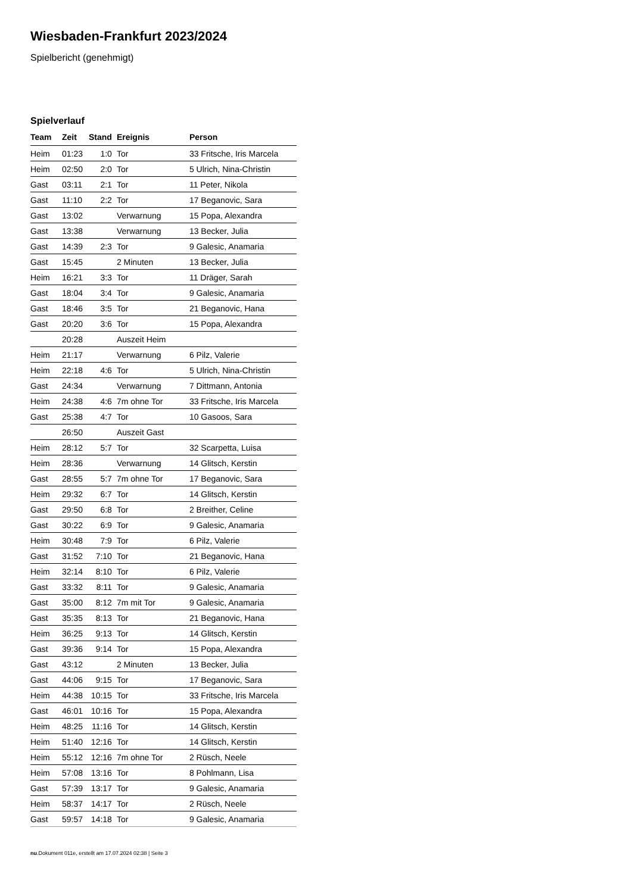Wiesbaden-Frankfurt 2023/2024
Spielbericht (genehmigt)
Spielverlauf
| Team | Zeit | Stand | Ereignis | Person |
| --- | --- | --- | --- | --- |
| Heim | 01:23 | 1:0 | Tor | 33 Fritsche, Iris Marcela |
| Heim | 02:50 | 2:0 | Tor | 5 Ulrich, Nina-Christin |
| Gast | 03:11 | 2:1 | Tor | 11 Peter, Nikola |
| Gast | 11:10 | 2:2 | Tor | 17 Beganovic, Sara |
| Gast | 13:02 | | Verwarnung | 15 Popa, Alexandra |
| Gast | 13:38 | | Verwarnung | 13 Becker, Julia |
| Gast | 14:39 | 2:3 | Tor | 9 Galesic, Anamaria |
| Gast | 15:45 | | 2 Minuten | 13 Becker, Julia |
| Heim | 16:21 | 3:3 | Tor | 11 Dräger, Sarah |
| Gast | 18:04 | 3:4 | Tor | 9 Galesic, Anamaria |
| Gast | 18:46 | 3:5 | Tor | 21 Beganovic, Hana |
| Gast | 20:20 | 3:6 | Tor | 15 Popa, Alexandra |
| | 20:28 | | Auszeit Heim | |
| Heim | 21:17 | | Verwarnung | 6 Pilz, Valerie |
| Heim | 22:18 | 4:6 | Tor | 5 Ulrich, Nina-Christin |
| Gast | 24:34 | | Verwarnung | 7 Dittmann, Antonia |
| Heim | 24:38 | 4:6 | 7m ohne Tor | 33 Fritsche, Iris Marcela |
| Gast | 25:38 | 4:7 | Tor | 10 Gasoos, Sara |
| | 26:50 | | Auszeit Gast | |
| Heim | 28:12 | 5:7 | Tor | 32 Scarpetta, Luisa |
| Heim | 28:36 | | Verwarnung | 14 Glitsch, Kerstin |
| Gast | 28:55 | 5:7 | 7m ohne Tor | 17 Beganovic, Sara |
| Heim | 29:32 | 6:7 | Tor | 14 Glitsch, Kerstin |
| Gast | 29:50 | 6:8 | Tor | 2 Breither, Celine |
| Gast | 30:22 | 6:9 | Tor | 9 Galesic, Anamaria |
| Heim | 30:48 | 7:9 | Tor | 6 Pilz, Valerie |
| Gast | 31:52 | 7:10 | Tor | 21 Beganovic, Hana |
| Heim | 32:14 | 8:10 | Tor | 6 Pilz, Valerie |
| Gast | 33:32 | 8:11 | Tor | 9 Galesic, Anamaria |
| Gast | 35:00 | 8:12 | 7m mit Tor | 9 Galesic, Anamaria |
| Gast | 35:35 | 8:13 | Tor | 21 Beganovic, Hana |
| Heim | 36:25 | 9:13 | Tor | 14 Glitsch, Kerstin |
| Gast | 39:36 | 9:14 | Tor | 15 Popa, Alexandra |
| Gast | 43:12 | | 2 Minuten | 13 Becker, Julia |
| Gast | 44:06 | 9:15 | Tor | 17 Beganovic, Sara |
| Heim | 44:38 | 10:15 | Tor | 33 Fritsche, Iris Marcela |
| Gast | 46:01 | 10:16 | Tor | 15 Popa, Alexandra |
| Heim | 48:25 | 11:16 | Tor | 14 Glitsch, Kerstin |
| Heim | 51:40 | 12:16 | Tor | 14 Glitsch, Kerstin |
| Heim | 55:12 | 12:16 | 7m ohne Tor | 2 Rüsch, Neele |
| Heim | 57:08 | 13:16 | Tor | 8 Pohlmann, Lisa |
| Gast | 57:39 | 13:17 | Tor | 9 Galesic, Anamaria |
| Heim | 58:37 | 14:17 | Tor | 2 Rüsch, Neele |
| Gast | 59:57 | 14:18 | Tor | 9 Galesic, Anamaria |
nu.Dokument 011e, erstellt am 17.07.2024 02:38 | Seite 3